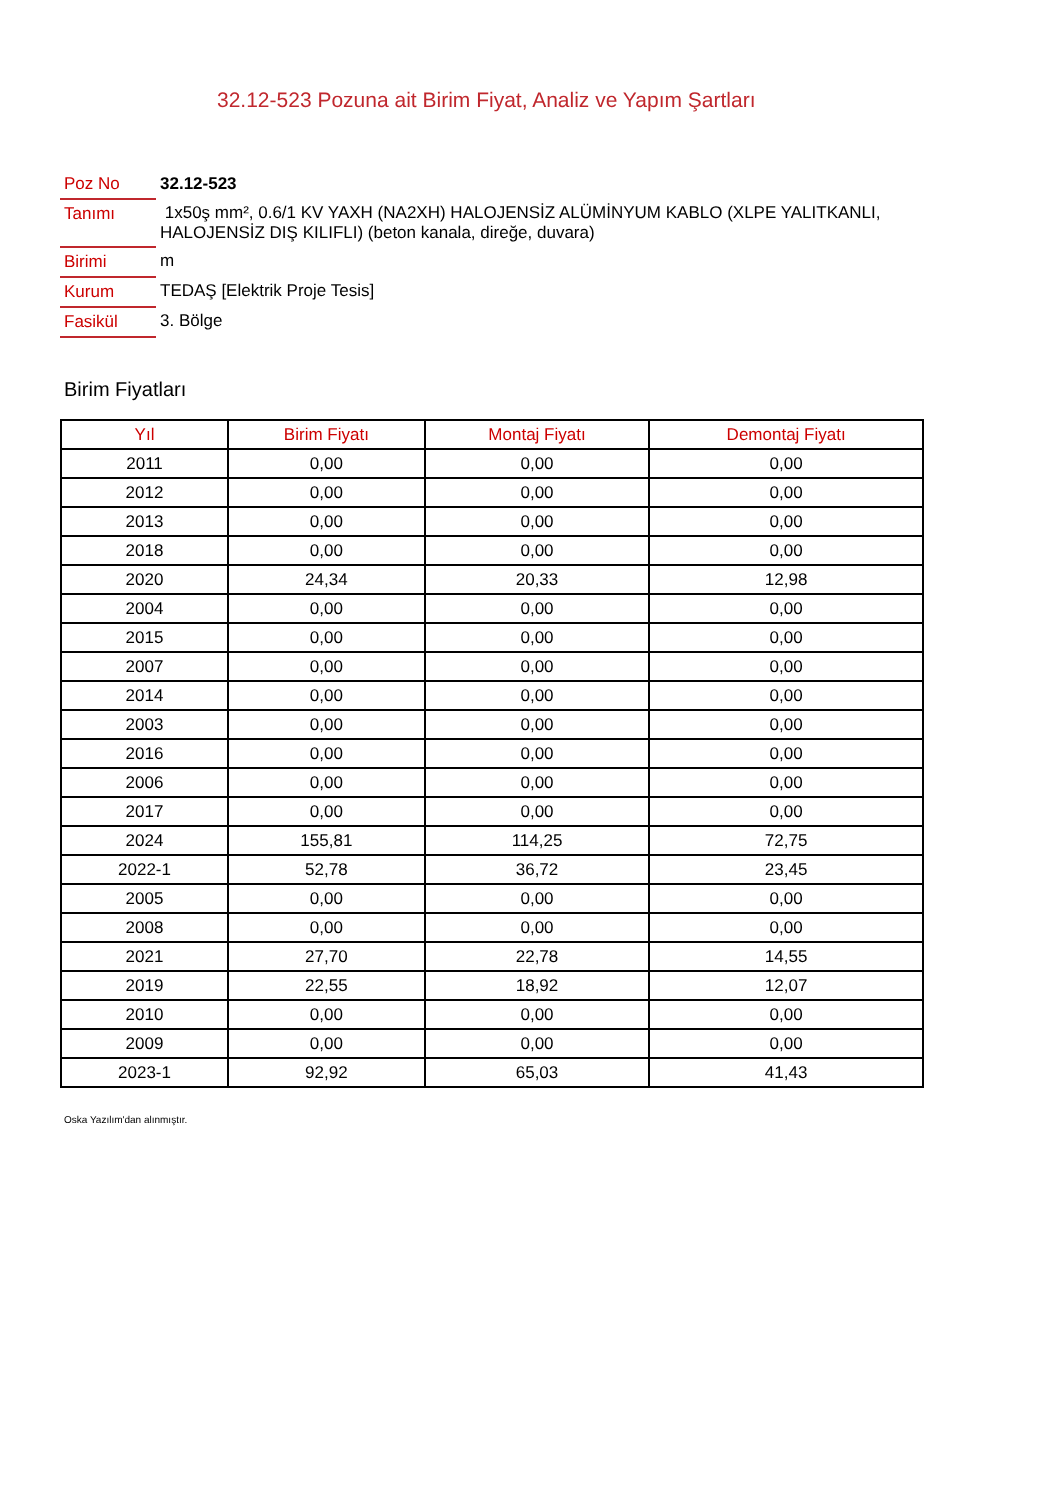32.12-523 Pozuna ait Birim Fiyat, Analiz ve Yapım Şartları
| Poz No | 32.12-523 |
| Tanımı | 1x50ş mm², 0.6/1 KV YAXH (NA2XH) HALOJENSİZ ALÜMİNYUM KABLO (XLPE YALITKANLI, HALOJENSİZ DIŞ KILIFLI) (beton kanala, direğe, duvara) |
| Birimi | m |
| Kurum | TEDAŞ [Elektrik Proje Tesis] |
| Fasikül | 3. Bölge |
Birim Fiyatları
| Yıl | Birim Fiyatı | Montaj Fiyatı | Demontaj Fiyatı |
| --- | --- | --- | --- |
| 2011 | 0,00 | 0,00 | 0,00 |
| 2012 | 0,00 | 0,00 | 0,00 |
| 2013 | 0,00 | 0,00 | 0,00 |
| 2018 | 0,00 | 0,00 | 0,00 |
| 2020 | 24,34 | 20,33 | 12,98 |
| 2004 | 0,00 | 0,00 | 0,00 |
| 2015 | 0,00 | 0,00 | 0,00 |
| 2007 | 0,00 | 0,00 | 0,00 |
| 2014 | 0,00 | 0,00 | 0,00 |
| 2003 | 0,00 | 0,00 | 0,00 |
| 2016 | 0,00 | 0,00 | 0,00 |
| 2006 | 0,00 | 0,00 | 0,00 |
| 2017 | 0,00 | 0,00 | 0,00 |
| 2024 | 155,81 | 114,25 | 72,75 |
| 2022-1 | 52,78 | 36,72 | 23,45 |
| 2005 | 0,00 | 0,00 | 0,00 |
| 2008 | 0,00 | 0,00 | 0,00 |
| 2021 | 27,70 | 22,78 | 14,55 |
| 2019 | 22,55 | 18,92 | 12,07 |
| 2010 | 0,00 | 0,00 | 0,00 |
| 2009 | 0,00 | 0,00 | 0,00 |
| 2023-1 | 92,92 | 65,03 | 41,43 |
Oska Yazılım'dan alınmıştır.